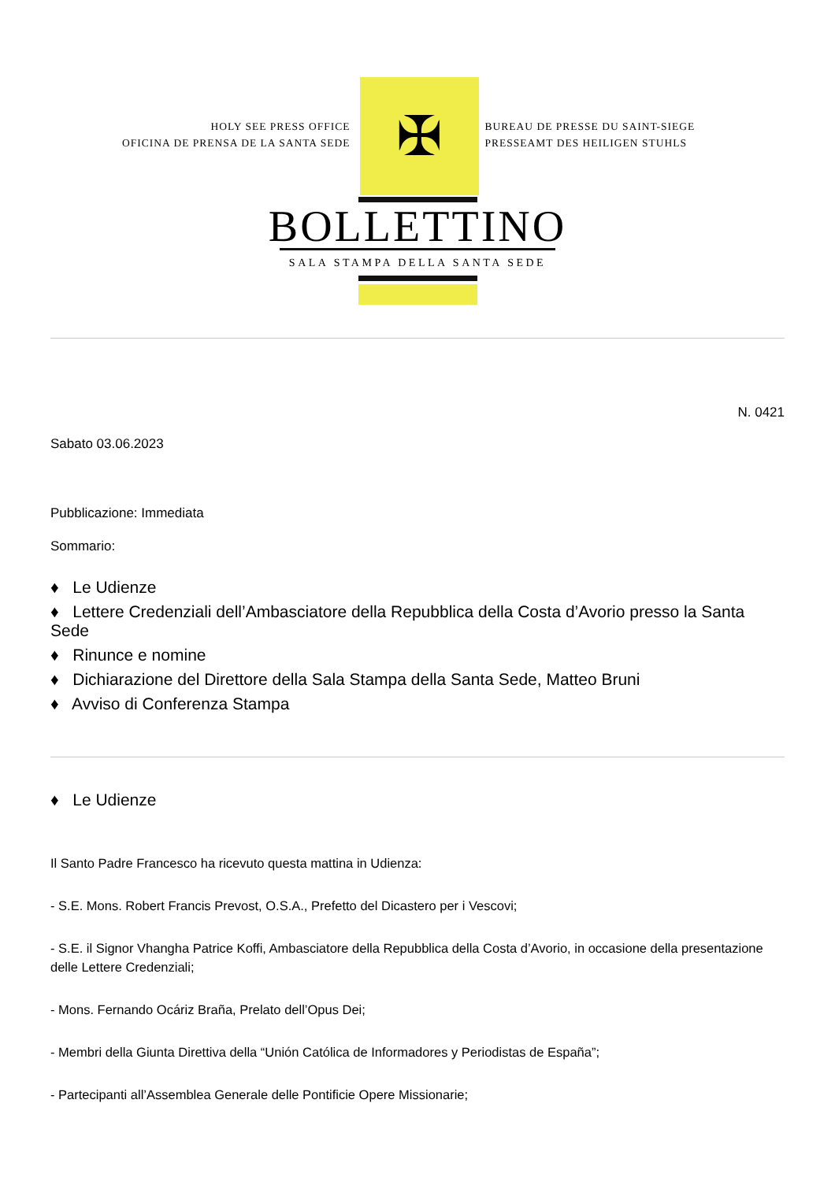HOLY SEE PRESS OFFICE
OFICINA DE PRENSA DE LA SANTA SEDE
✠
BUREAU DE PRESSE DU SAINT-SIEGE
PRESSEAMT DES HEILIGEN STUHLS
BOLLETTINO
SALA STAMPA DELLA SANTA SEDE
N. 0421
Sabato 03.06.2023
Pubblicazione: Immediata
Sommario:
♦ Le Udienze
♦ Lettere Credenziali dell’Ambasciatore della Repubblica della Costa d’Avorio presso la Santa Sede
♦ Rinunce e nomine
♦ Dichiarazione del Direttore della Sala Stampa della Santa Sede, Matteo Bruni
♦ Avviso di Conferenza Stampa
♦ Le Udienze
Il Santo Padre Francesco ha ricevuto questa mattina in Udienza:
- S.E. Mons. Robert Francis Prevost, O.S.A., Prefetto del Dicastero per i Vescovi;
- S.E. il Signor Vhangha Patrice Koffi, Ambasciatore della Repubblica della Costa d’Avorio, in occasione della presentazione delle Lettere Credenziali;
- Mons. Fernando Ocáriz Braña, Prelato dell’Opus Dei;
- Membri della Giunta Direttiva della “Unión Católica de Informadores y Periodistas de España”;
- Partecipanti all’Assemblea Generale delle Pontificie Opere Missionarie;